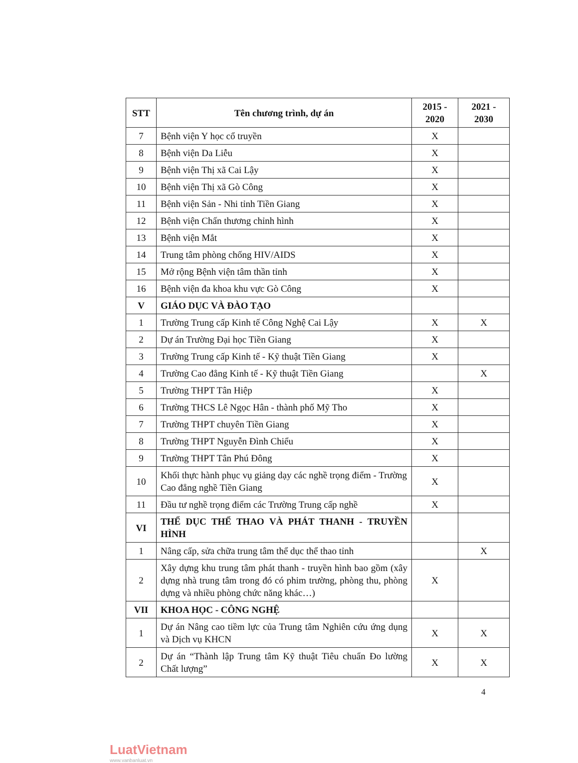| STT | Tên chương trình, dự án | 2015 - 2020 | 2021 - 2030 |
| --- | --- | --- | --- |
| 7 | Bệnh viện Y học cổ truyền | X | |
| 8 | Bệnh viện Da Liễu | X | |
| 9 | Bệnh viện Thị xã Cai Lậy | X | |
| 10 | Bệnh viện Thị xã Gò Công | X | |
| 11 | Bệnh viện Sản - Nhi tỉnh Tiền Giang | X | |
| 12 | Bệnh viện Chấn thương chỉnh hình | X | |
| 13 | Bệnh viện Mắt | X | |
| 14 | Trung tâm phòng chống HIV/AIDS | X | |
| 15 | Mở rộng Bệnh viện tâm thần tỉnh | X | |
| 16 | Bệnh viện đa khoa khu vực Gò Công | X | |
| V | GIÁO DỤC VÀ ĐÀO TẠO | | |
| 1 | Trường Trung cấp Kinh tế Công Nghệ Cai Lậy | X | X |
| 2 | Dự án Trường Đại học Tiền Giang | X | |
| 3 | Trường Trung cấp Kinh tế - Kỹ thuật Tiền Giang | X | |
| 4 | Trường Cao đẳng Kinh tế - Kỹ thuật Tiền Giang | | X |
| 5 | Trường THPT Tân Hiệp | X | |
| 6 | Trường THCS Lê Ngọc Hân - thành phố Mỹ Tho | X | |
| 7 | Trường THPT chuyên Tiền Giang | X | |
| 8 | Trường THPT Nguyễn Đình Chiểu | X | |
| 9 | Trường THPT Tân Phú Đông | X | |
| 10 | Khối thực hành phục vụ giảng dạy các nghề trọng điểm - Trường Cao đẳng nghề Tiền Giang | X | |
| 11 | Đầu tư nghề trọng điểm các Trường Trung cấp nghề | X | |
| VI | THỂ DỤC THỂ THAO VÀ PHÁT THANH - TRUYỀN HÌNH | | |
| 1 | Nâng cấp, sửa chữa trung tâm thể dục thể thao tỉnh | | X |
| 2 | Xây dựng khu trung tâm phát thanh - truyền hình bao gồm (xây dựng nhà trung tâm trong đó có phim trường, phòng thu, phòng dựng và nhiều phòng chức năng khác…) | X | |
| VII | KHOA HỌC - CÔNG NGHỆ | | |
| 1 | Dự án Nâng cao tiềm lực của Trung tâm Nghiên cứu ứng dụng và Dịch vụ KHCN | X | X |
| 2 | Dự án “Thành lập Trung tâm Kỹ thuật Tiêu chuẩn Đo lường Chất lượng” | X | X |
4
LuatVietnam
www.vanbanluat.vn